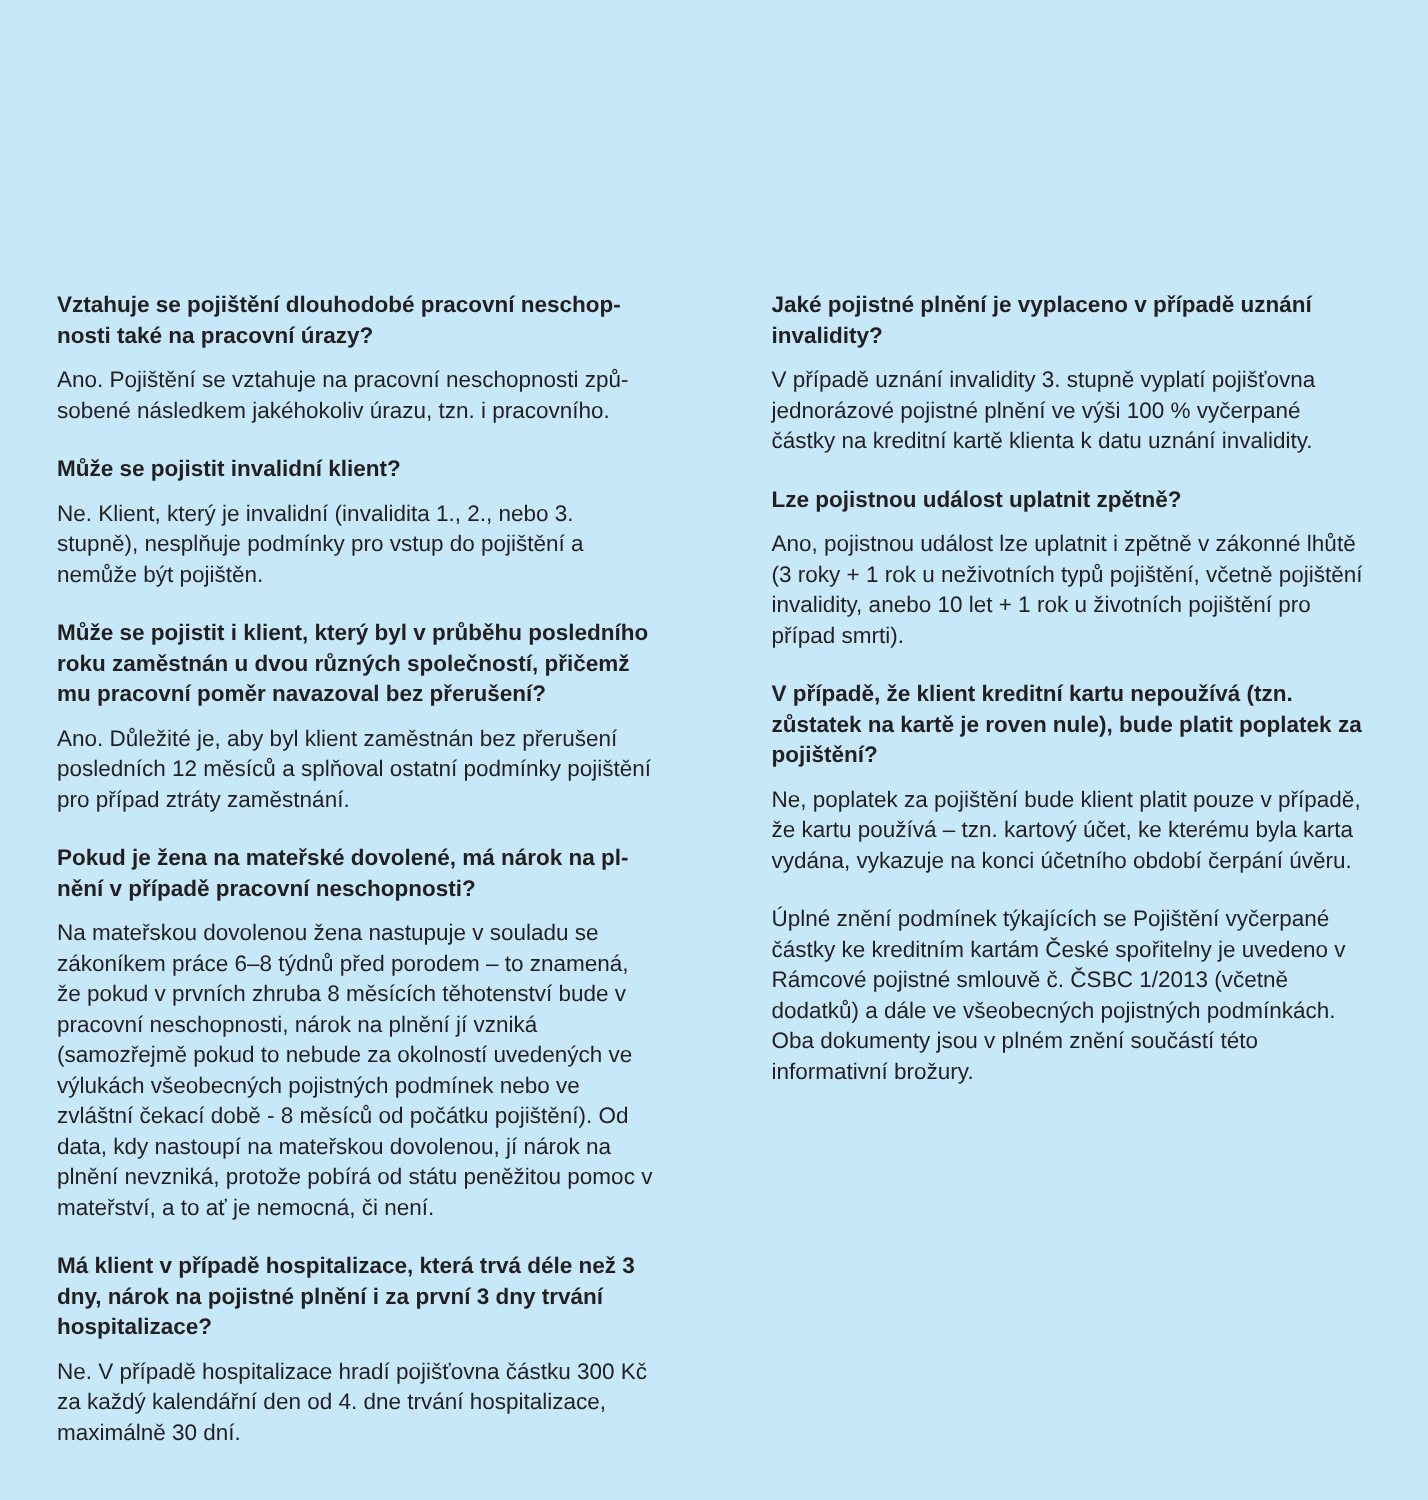Vztahuje se pojištění dlouhodobé pracovní neschop­nosti také na pracovní úrazy?
Ano. Pojištění se vztahuje na pracovní neschopnosti způ­sobené následkem jakéhokoliv úrazu, tzn. i pracovního.
Může se pojistit invalidní klient?
Ne. Klient, který je invalidní (invalidita 1., 2., nebo 3. stupně), nesplňuje podmínky pro vstup do pojištění a nemůže být pojištěn.
Může se pojistit i klient, který byl v průběhu posled­ního roku zaměstnán u dvou různých společností, přičemž mu pracovní poměr navazoval bez přerušení?
Ano. Důležité je, aby byl klient zaměstnán bez přerušení posledních 12 měsíců a splňoval ostatní podmínky poji­štění pro případ ztráty zaměstnání.
Pokud je žena na mateřské dovolené, má nárok na pl­nění v případě pracovní neschopnosti?
Na mateřskou dovolenou žena nastupuje v souladu se zákoníkem práce 6–8 týdnů před porodem – to znamená, že pokud v prvních zhruba 8 měsících těhotenství bude v pracovní neschopnosti, nárok na plnění jí vzniká (samozřejmě pokud to nebude za okolností uvedených ve výlukách všeobecných pojistných podmínek nebo ve zvláštní čekací době - 8 měsíců od počátku pojištění). Od data, kdy nastoupí na mateřskou dovolenou, jí nárok na plnění nevzniká, protože pobírá od státu peněžitou pomoc v mateřství, a to ať je nemocná, či není.
Má klient v případě hospitalizace, která trvá déle než 3 dny, nárok na pojistné plnění i za první 3 dny trvání hospitalizace?
Ne. V případě hospitalizace hradí pojišťovna částku 300 Kč za každý kalendářní den od 4. dne trvání hospi­talizace, maximálně 30 dní.
Jaké pojistné plnění je vyplaceno v případě uznání invalidity?
V případě uznání invalidity 3. stupně vyplatí pojišťovna jednorázové pojistné plnění ve výši 100 % vyčerpané částky na kreditní kartě klienta k datu uznání invalidity.
Lze pojistnou událost uplatnit zpětně?
Ano, pojistnou událost lze uplatnit i zpětně v zákonné lhůtě (3 roky + 1 rok u neživotních typů pojištění, včetně pojištění invalidity, anebo 10 let + 1 rok u životních poji­štění pro případ smrti).
V případě, že klient kreditní kartu nepoužívá (tzn. zůstatek na kartě je roven nule), bude platit poplatek za pojištění?
Ne, poplatek za pojištění bude klient platit pouze v pří­padě, že kartu používá – tzn. kartový účet, ke kterému byla karta vydána, vykazuje na konci účetního období čerpání úvěru.
Úplné znění podmínek týkajících se Pojištění vyčer­pané částky ke kreditním kartám České spořitelny je uvedeno v Rámcové pojistné smlouvě č. ČSBC 1/2013 (včetně dodatků) a dále ve všeobecných pojistných podmínkách. Oba dokumenty jsou v plném znění součástí této informativní brožury.